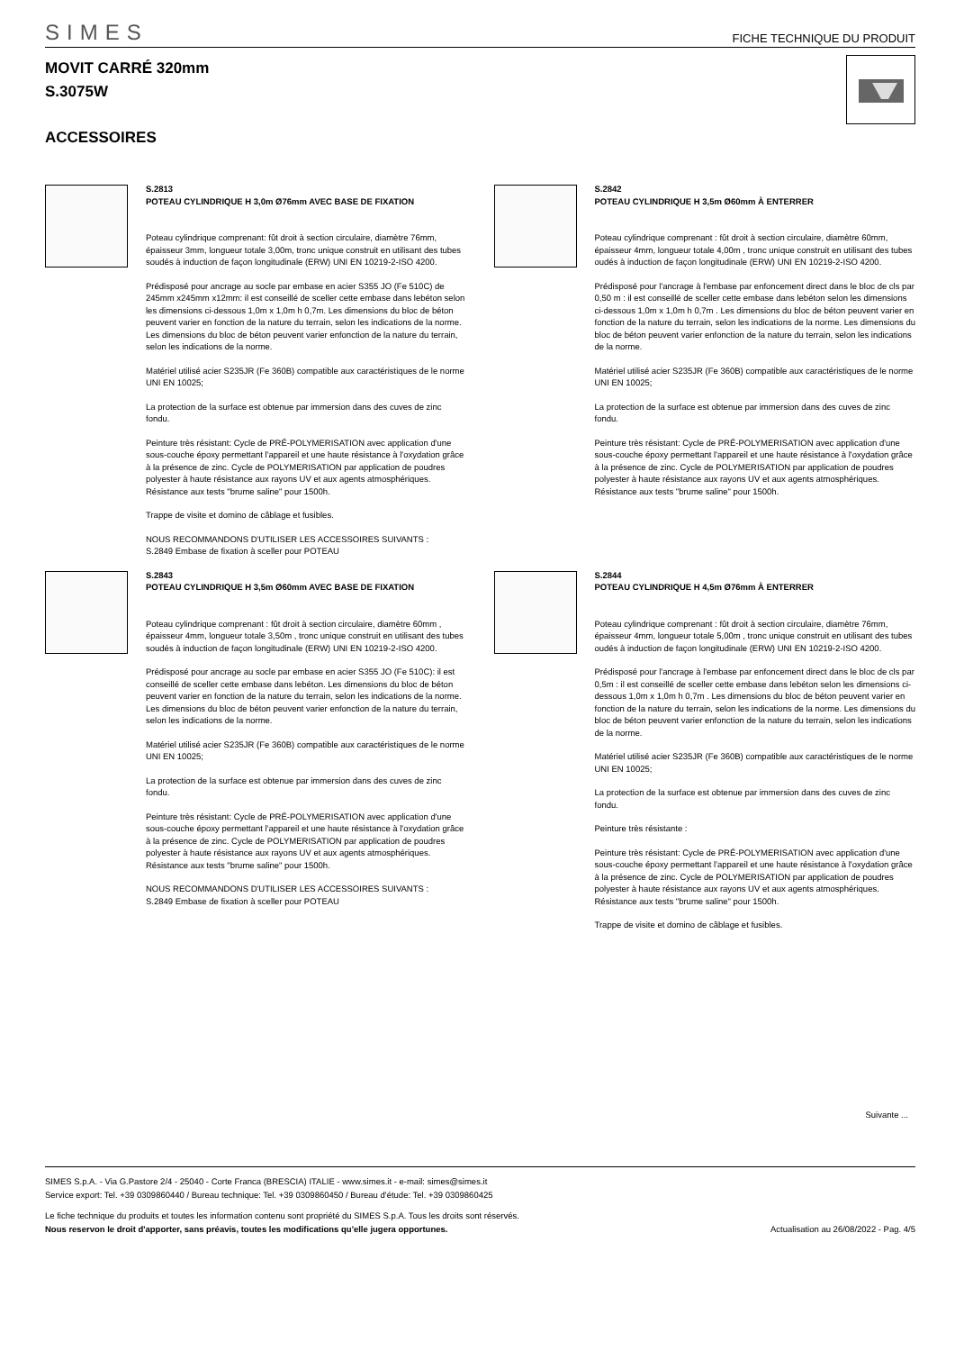SIMES
FICHE TECHNIQUE DU PRODUIT
MOVIT CARRÉ 320mm
S.3075W
ACCESSOIRES
S.2813
POTEAU CYLINDRIQUE H 3,0m Ø76mm AVEC BASE DE FIXATION
Poteau cylindrique comprenant: fût droit à section circulaire, diamètre 76mm, épaisseur 3mm, longueur totale 3,00m, tronc unique construit en utilisant des tubes soudés à induction de façon longitudinale (ERW) UNI EN 10219-2-ISO 4200.
Prédisposé pour ancrage au socle par embase en acier S355 JO (Fe 510C) de 245mm x245mm x12mm: il est conseillé de sceller cette embase dans lebéton selon les dimensions ci-dessous 1,0m x 1,0m h 0,7m. Les dimensions du bloc de béton peuvent varier en fonction de la nature du terrain, selon les indications de la norme. Les dimensions du bloc de béton peuvent varier enfonction de la nature du terrain, selon les indications de la norme.
Matériel utilisé acier S235JR (Fe 360B) compatible aux caractéristiques de le norme UNI EN 10025;
La protection de la surface est obtenue par immersion dans des cuves de zinc fondu.
Peinture très résistant: Cycle de PRÉ-POLYMERISATION avec application d'une sous-couche époxy permettant l'appareil et une haute résistance à l'oxydation grâce à la présence de zinc. Cycle de POLYMERISATION par application de poudres polyester à haute résistance aux rayons UV et aux agents atmosphériques. Résistance aux tests "brume saline" pour 1500h.
Trappe de visite et domino de câblage et fusibles.
NOUS RECOMMANDONS D'UTILISER LES ACCESSOIRES SUIVANTS :
S.2849 Embase de fixation à sceller pour POTEAU
S.2842
POTEAU CYLINDRIQUE H 3,5m Ø60mm À ENTERRER
Poteau cylindrique comprenant : fût droit à section circulaire, diamètre 60mm, épaisseur 4mm, longueur totale 4,00m , tronc unique construit en utilisant des tubes oudés à induction de façon longitudinale (ERW) UNI EN 10219-2-ISO 4200.
Prédisposé pour l'ancrage à l'embase par enfoncement direct dans le bloc de cls par 0,50 m : il est conseillé de sceller cette embase dans lebéton selon les dimensions ci-dessous 1,0m x 1,0m h 0,7m . Les dimensions du bloc de béton peuvent varier en fonction de la nature du terrain, selon les indications de la norme. Les dimensions du bloc de béton peuvent varier enfonction de la nature du terrain, selon les indications de la norme.
Matériel utilisé acier S235JR (Fe 360B) compatible aux caractéristiques de le norme UNI EN 10025;
La protection de la surface est obtenue par immersion dans des cuves de zinc fondu.
Peinture très résistant: Cycle de PRÉ-POLYMERISATION avec application d'une sous-couche époxy permettant l'appareil et une haute résistance à l'oxydation grâce à la présence de zinc. Cycle de POLYMERISATION par application de poudres polyester à haute résistance aux rayons UV et aux agents atmosphériques. Résistance aux tests "brume saline" pour 1500h.
S.2843
POTEAU CYLINDRIQUE H 3,5m Ø60mm AVEC BASE DE FIXATION
Poteau cylindrique comprenant : fût droit à section circulaire, diamètre 60mm , épaisseur 4mm, longueur totale 3,50m , tronc unique construit en utilisant des tubes soudés à induction de façon longitudinale (ERW) UNI EN 10219-2-ISO 4200.
Prédisposé pour ancrage au socle par embase en acier S355 JO (Fe 510C): il est conseillé de sceller cette embase dans lebéton. Les dimensions du bloc de béton peuvent varier en fonction de la nature du terrain, selon les indications de la norme. Les dimensions du bloc de béton peuvent varier enfonction de la nature du terrain, selon les indications de la norme.
Matériel utilisé acier S235JR (Fe 360B) compatible aux caractéristiques de le norme UNI EN 10025;
La protection de la surface est obtenue par immersion dans des cuves de zinc fondu.
Peinture très résistant: Cycle de PRÉ-POLYMERISATION avec application d'une sous-couche époxy permettant l'appareil et une haute résistance à l'oxydation grâce à la présence de zinc. Cycle de POLYMERISATION par application de poudres polyester à haute résistance aux rayons UV et aux agents atmosphériques. Résistance aux tests "brume saline" pour 1500h.
NOUS RECOMMANDONS D'UTILISER LES ACCESSOIRES SUIVANTS :
S.2849 Embase de fixation à sceller pour POTEAU
S.2844
POTEAU CYLINDRIQUE H 4,5m Ø76mm À ENTERRER
Poteau cylindrique comprenant : fût droit à section circulaire, diamètre 76mm, épaisseur 4mm, longueur totale 5,00m , tronc unique construit en utilisant des tubes oudés à induction de façon longitudinale (ERW) UNI EN 10219-2-ISO 4200.
Prédisposé pour l'ancrage à l'embase par enfoncement direct dans le bloc de cls par 0,5m : il est conseillé de sceller cette embase dans lebéton selon les dimensions ci-dessous 1,0m x 1,0m h 0,7m . Les dimensions du bloc de béton peuvent varier en fonction de la nature du terrain, selon les indications de la norme. Les dimensions du bloc de béton peuvent varier enfonction de la nature du terrain, selon les indications de la norme.
Matériel utilisé acier S235JR (Fe 360B) compatible aux caractéristiques de le norme UNI EN 10025;
La protection de la surface est obtenue par immersion dans des cuves de zinc fondu.
Peinture très résistante :
Peinture très résistant: Cycle de PRÉ-POLYMERISATION avec application d'une sous-couche époxy permettant l'appareil et une haute résistance à l'oxydation grâce à la présence de zinc. Cycle de POLYMERISATION par application de poudres polyester à haute résistance aux rayons UV et aux agents atmosphériques. Résistance aux tests "brume saline" pour 1500h.
Trappe de visite et domino de câblage et fusibles.
Suivante ...
SIMES S.p.A. - Via G.Pastore 2/4 - 25040 - Corte Franca (BRESCIA) ITALIE - www.simes.it - e-mail: simes@simes.it
Service export: Tel. +39 0309860440 / Bureau technique: Tel. +39 0309860450 / Bureau d'étude: Tel. +39 0309860425
Le fiche technique du produits et toutes les information contenu sont propriété du SIMES S.p.A. Tous les droits sont réservés.
Nous reservon le droit d'apporter, sans préavis, toutes les modifications qu'elle jugera opportunes. Actualisation au 26/08/2022 - Pag. 4/5